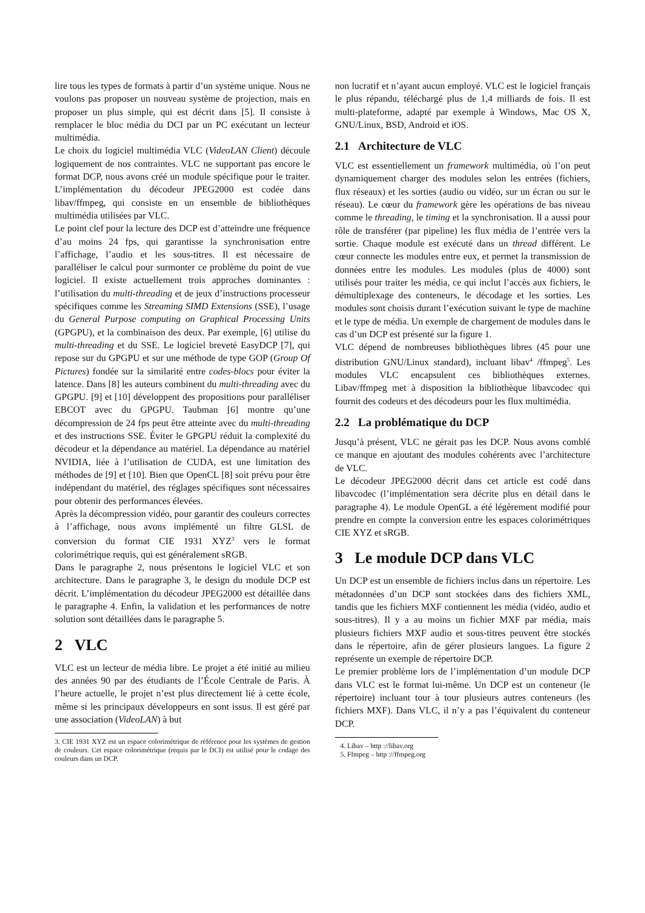lire tous les types de formats à partir d’un système unique. Nous ne voulons pas proposer un nouveau système de projection, mais en proposer un plus simple, qui est décrit dans [5]. Il consiste à remplacer le bloc média du DCI par un PC exécutant un lecteur multimédia.
Le choix du logiciel multimédia VLC (VideoLAN Client) découle logiquement de nos contraintes. VLC ne supportant pas encore le format DCP, nous avons créé un module spécifique pour le traiter. L’implémentation du décodeur JPEG2000 est codée dans libav/ffmpeg, qui consiste en un ensemble de bibliothèques multimédia utilisées par VLC.
Le point clef pour la lecture des DCP est d’atteindre une fréquence d’au moins 24 fps, qui garantisse la synchronisation entre l’affichage, l’audio et les sous-titres. Il est nécessaire de paralléliser le calcul pour surmonter ce problème du point de vue logiciel. Il existe actuellement trois approches dominantes : l’utilisation du multi-threading et de jeux d’instructions processeur spécifiques comme les Streaming SIMD Extensions (SSE), l’usage du General Purpose computing on Graphical Processing Units (GPGPU), et la combinaison des deux. Par exemple, [6] utilise du multi-threading et du SSE. Le logiciel breveté EasyDCP [7], qui repose sur du GPGPU et sur une méthode de type GOP (Group Of Pictures) fondée sur la similarité entre codes-blocs pour éviter la latence. Dans [8] les auteurs combinent du multi-threading avec du GPGPU. [9] et [10] développent des propositions pour paralléliser EBCOT avec du GPGPU. Taubman [6] montre qu’une décompression de 24 fps peut être atteinte avec du multi-threading et des instructions SSE. Éviter le GPGPU réduit la complexité du décodeur et la dépendance au matériel. La dépendance au matériel NVIDIA, liée à l’utilisation de CUDA, est une limitation des méthodes de [9] et [10]. Bien que OpenCL [8] soit prévu pour être indépendant du matériel, des réglages spécifiques sont nécessaires pour obtenir des performances élevées.
Après la décompression vidéo, pour garantir des couleurs correctes à l’affichage, nous avons implémenté un filtre GLSL de conversion du format CIE 1931 XYZ<sup>3</sup> vers le format colorimétrique requis, qui est généralement sRGB.
Dans le paragraphe 2, nous présentons le logiciel VLC et son architecture. Dans le paragraphe 3, le design du module DCP est décrit. L’implémentation du décodeur JPEG2000 est détaillée dans le paragraphe 4. Enfin, la validation et les performances de notre solution sont détaillées dans le paragraphe 5.
2 VLC
VLC est un lecteur de média libre. Le projet a été initié au milieu des années 90 par des étudiants de l’École Centrale de Paris. À l’heure actuelle, le projet n’est plus directement lié à cette école, même si les principaux développeurs en sont issus. Il est géré par une association (VideoLAN) à but
3. CIE 1931 XYZ est un espace colorimétrique de référence pour les systèmes de gestion de couleurs. Cet espace colorimétrique (requis par le DCI) est utilisé pour le codage des couleurs dans un DCP.
non lucratif et n’ayant aucun employé. VLC est le logiciel français le plus répandu, téléchargé plus de 1,4 milliards de fois. Il est multi-plateforme, adapté par exemple à Windows, Mac OS X, GNU/Linux, BSD, Android et iOS.
2.1 Architecture de VLC
VLC est essentiellement un framework multimédia, où l’on peut dynamiquement charger des modules selon les entrées (fichiers, flux réseaux) et les sorties (audio ou vidéo, sur un écran ou sur le réseau). Le cœur du framework gère les opérations de bas niveau comme le threading, le timing et la synchronisation. Il a aussi pour rôle de transférer (par pipeline) les flux média de l’entrée vers la sortie. Chaque module est exécuté dans un thread différent. Le cœur connecte les modules entre eux, et permet la transmission de données entre les modules. Les modules (plus de 4000) sont utilisés pour traiter les média, ce qui inclut l’accès aux fichiers, le démultiplexage des conteneurs, le décodage et les sorties. Les modules sont choisis durant l’exécution suivant le type de machine et le type de média. Un exemple de chargement de modules dans le cas d’un DCP est présenté sur la figure 1.
VLC dépend de nombreuses bibliothèques libres (45 pour une distribution GNU/Linux standard), incluant libav<sup>4</sup> /ffmpeg<sup>5</sup>. Les modules VLC encapsulent ces bibliothèques externes. Libav/ffmpeg met à disposition la bibliothèque libavcodec qui fournit des codeurs et des décodeurs pour les flux multimédia.
2.2 La problématique du DCP
Jusqu’à présent, VLC ne gérait pas les DCP. Nous avons comblé ce manque en ajoutant des modules cohérents avec l’architecture de VLC.
Le décodeur JPEG2000 décrit dans cet article est codé dans libavcodec (l’implémentation sera décrite plus en détail dans le paragraphe 4). Le module OpenGL a été légèrement modifié pour prendre en compte la conversion entre les espaces colorimétriques CIE XYZ et sRGB.
3 Le module DCP dans VLC
Un DCP est un ensemble de fichiers inclus dans un répertoire. Les métadonnées d’un DCP sont stockées dans des fichiers XML, tandis que les fichiers MXF contiennent les média (vidéo, audio et sous-titres). Il y a au moins un fichier MXF par média, mais plusieurs fichiers MXF audio et sous-titres peuvent être stockés dans le répertoire, afin de gérer plusieurs langues. La figure 2 représente un exemple de répertoire DCP.
Le premier problème lors de l’implémentation d’un module DCP dans VLC est le format lui-même. Un DCP est un conteneur (le répertoire) incluant tour à tour plusieurs autres conteneurs (les fichiers MXF). Dans VLC, il n’y a pas l’équivalent du conteneur DCP.
4. Libav – http ://libav.org
5. Ffmpeg – http ://ffmpeg.org